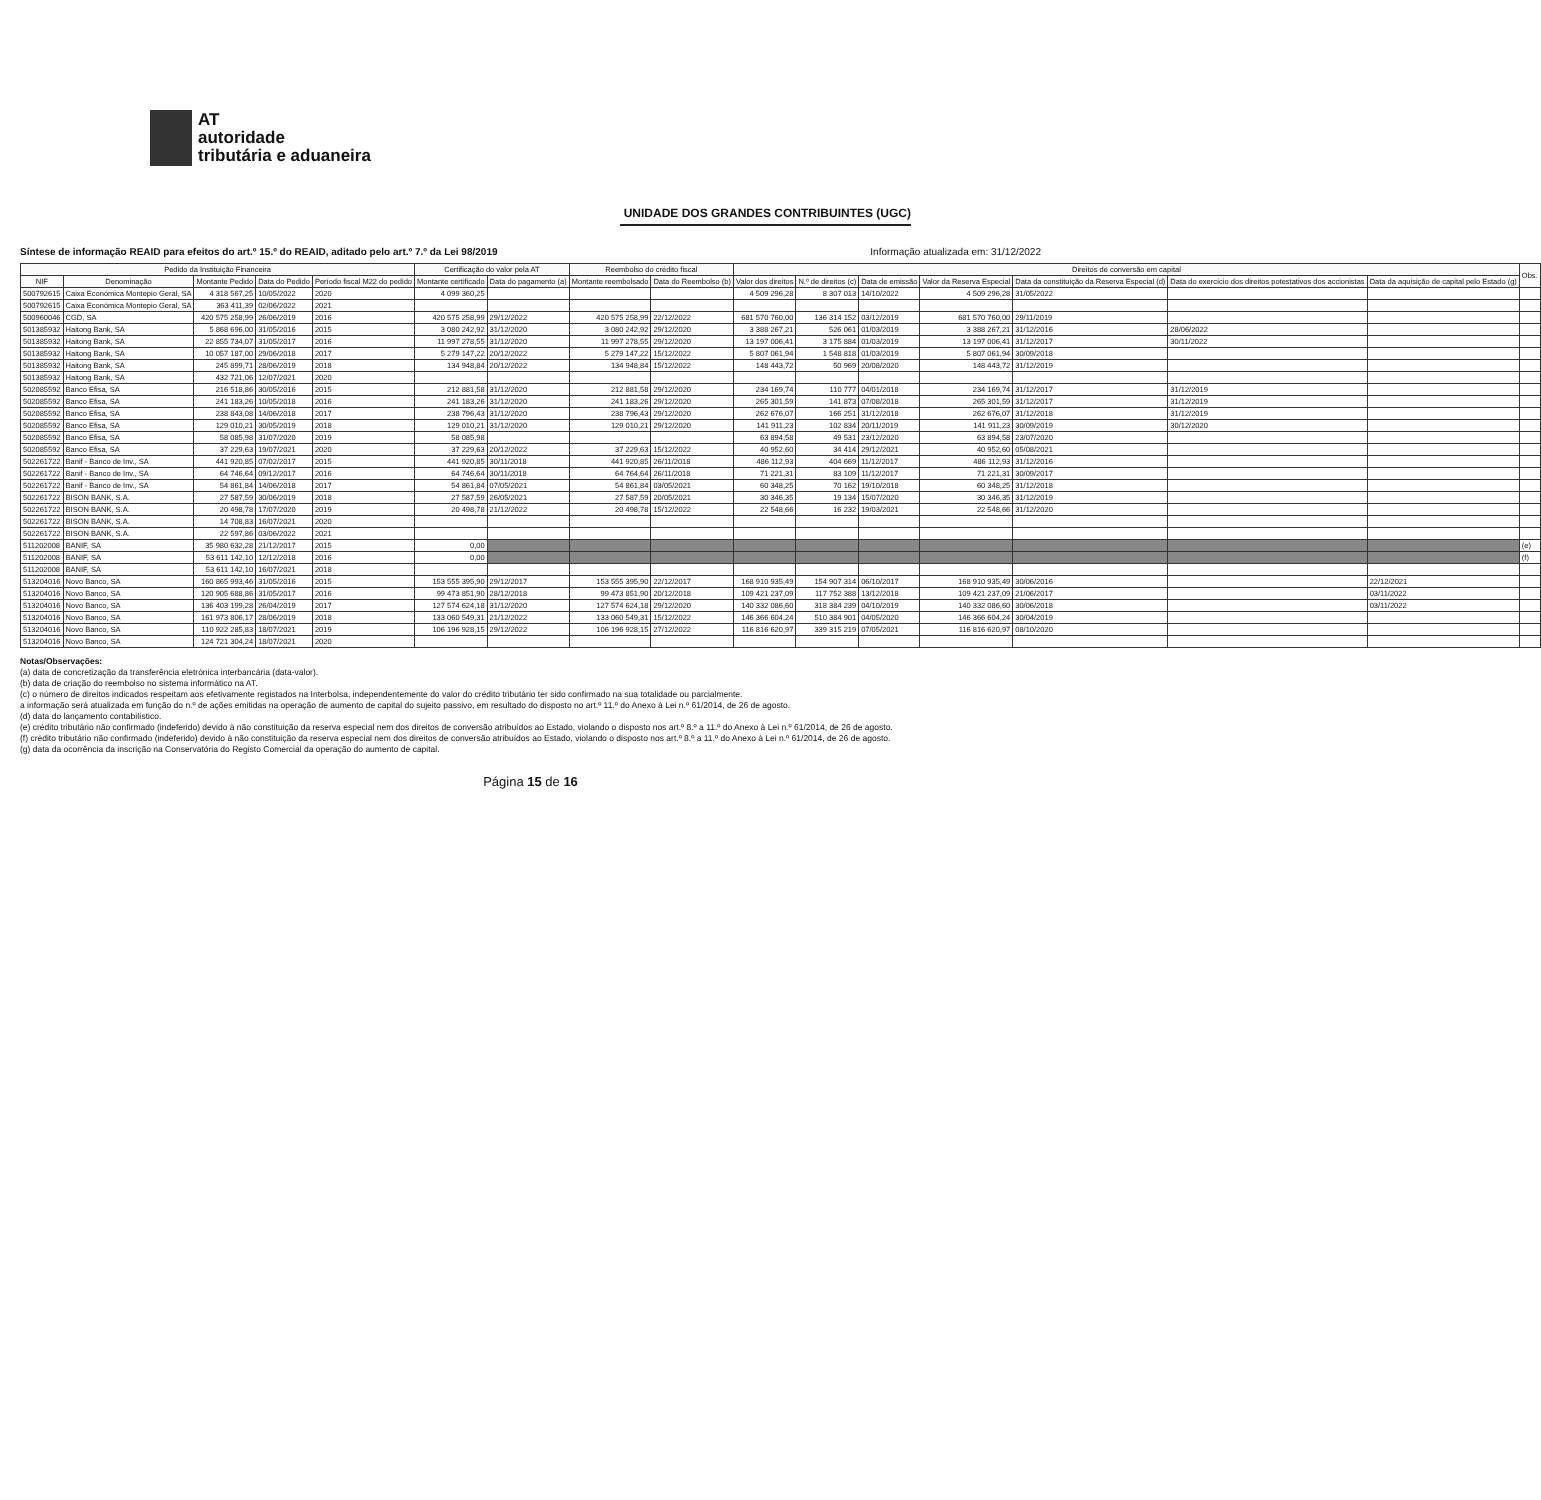AT
autoridade
tributária e aduaneira
UNIDADE DOS GRANDES CONTRIBUINTES (UGC)
Síntese de informação REAID para efeitos do art.º 15.º do REAID, aditado pelo art.º 7.º da Lei 98/2019 Informação atualizada em: 31/12/2022
| Pedido da Instituição Financeira | | | | | Certificação do valor pela AT | | Reembolso do crédito fiscal | | Direitos de conversão em capital | | | | | | | Obs. |
| --- | --- | --- | --- | --- | --- | --- | --- | --- | --- | --- | --- | --- | --- | --- | --- | --- |
| NIF | Denominação | Montante Pedido | Data do Pedido | Período fiscal M22 do pedido | Montante certificado | Data do pagamento (a) | Montante reembolsado | Data do Reembolso (b) | Valor dos direitos | N.º de direitos (c) | Data de emissão | Valor da Reserva Especial | Data da constituição da Reserva Especial (d) | Data do exercício dos direitos potestativos dos accionistas | Data da aquisição de capital pelo Estado (g) | |
| 500792615 | Caixa Económica Montepio Geral, SA | 4 318 567,25 | 10/05/2022 | 2020 | 4 099 360,25 | | | | 4 509 296,28 | 8 307 013 | 14/10/2022 | 4 509 296,28 | 31/05/2022 | | | |
| 500792615 | Caixa Económica Montepio Geral, SA | 363 411,39 | 02/06/2022 | 2021 | | | | | | | | | | | | |
| 500960046 | CGD, SA | 420 575 258,99 | 26/06/2019 | 2016 | 420 575 258,99 | 29/12/2022 | 420 575 258,99 | 22/12/2022 | 681 570 760,00 | 136 314 152 | 03/12/2019 | 681 570 760,00 | 29/11/2019 | | | |
| 501385932 | Haitong Bank, SA | 5 868 696,00 | 31/05/2016 | 2015 | 3 080 242,92 | 31/12/2020 | 3 080 242,92 | 29/12/2020 | 3 388 267,21 | 526 061 | 01/03/2019 | 3 388 267,21 | 31/12/2016 | 28/06/2022 | | |
| 501385932 | Haitong Bank, SA | 22 855 734,07 | 31/05/2017 | 2016 | 11 997 278,55 | 31/12/2020 | 11 997 278,55 | 29/12/2020 | 13 197 006,41 | 3 175 884 | 01/03/2019 | 13 197 006,41 | 31/12/2017 | 30/11/2022 | | |
| 501385932 | Haitong Bank, SA | 10 057 187,00 | 29/06/2018 | 2017 | 5 279 147,22 | 20/12/2022 | 5 279 147,22 | 15/12/2022 | 5 807 061,94 | 1 548 818 | 01/03/2019 | 5 807 061,94 | 30/09/2018 | | | |
| 501385932 | Haitong Bank, SA | 245 899,71 | 28/06/2019 | 2018 | 134 948,84 | 20/12/2022 | 134 948,84 | 15/12/2022 | 148 443,72 | 50 969 | 20/08/2020 | 148 443,72 | 31/12/2019 | | | |
| 501385932 | Haitong Bank, SA | 432 721,06 | 12/07/2021 | 2020 | | | | | | | | | | | | |
| 502085592 | Banco Efisa, SA | 216 518,86 | 30/05/2016 | 2015 | 212 881,58 | 31/12/2020 | 212 881,58 | 29/12/2020 | 234 169,74 | 110 777 | 04/01/2018 | 234 169,74 | 31/12/2017 | 31/12/2019 | | |
| 502085592 | Banco Efisa, SA | 241 183,26 | 10/05/2018 | 2016 | 241 183,26 | 31/12/2020 | 241 183,26 | 29/12/2020 | 265 301,59 | 141 873 | 07/08/2018 | 265 301,59 | 31/12/2017 | 31/12/2019 | | |
| 502085592 | Banco Efisa, SA | 238 843,08 | 14/06/2018 | 2017 | 238 796,43 | 31/12/2020 | 238 796,43 | 29/12/2020 | 262 676,07 | 166 251 | 31/12/2018 | 262 676,07 | 31/12/2018 | 31/12/2019 | | |
| 502085592 | Banco Efisa, SA | 129 010,21 | 30/05/2019 | 2018 | 129 010,21 | 31/12/2020 | 129 010,21 | 29/12/2020 | 141 911,23 | 102 834 | 20/11/2019 | 141 911,23 | 30/09/2019 | 30/12/2020 | | |
| 502085592 | Banco Efisa, SA | 58 085,98 | 31/07/2020 | 2019 | 58 085,98 | | | | 63 894,58 | 49 531 | 23/12/2020 | 63 894,58 | 23/07/2020 | | | |
| 502085592 | Banco Efisa, SA | 37 229,63 | 19/07/2021 | 2020 | 37 229,63 | 20/12/2022 | 37 229,63 | 15/12/2022 | 40 952,60 | 34 414 | 29/12/2021 | 40 952,60 | 05/08/2021 | | | |
| 502261722 | Banif - Banco de Inv., SA | 441 920,85 | 07/02/2017 | 2015 | 441 920,85 | 30/11/2018 | 441 920,85 | 26/11/2018 | 486 112,93 | 404 669 | 11/12/2017 | 486 112,93 | 31/12/2016 | | | |
| 502261722 | Banif - Banco de Inv., SA | 64 746,64 | 09/12/2017 | 2016 | 64 746,64 | 30/11/2018 | 64 764,64 | 26/11/2018 | 71 221,31 | 83 109 | 11/12/2017 | 71 221,31 | 30/09/2017 | | | |
| 502261722 | Banif - Banco de Inv., SA | 54 861,84 | 14/06/2018 | 2017 | 54 861,84 | 07/05/2021 | 54 861,84 | 03/05/2021 | 60 348,25 | 70 162 | 19/10/2018 | 60 348,25 | 31/12/2018 | | | |
| 502261722 | BISON BANK, S.A. | 27 587,59 | 30/06/2019 | 2018 | 27 587,59 | 26/05/2021 | 27 587,59 | 20/05/2021 | 30 346,35 | 19 134 | 15/07/2020 | 30 346,35 | 31/12/2019 | | | |
| 502261722 | BISON BANK, S.A. | 20 498,78 | 17/07/2020 | 2019 | 20 498,78 | 21/12/2022 | 20 498,78 | 15/12/2022 | 22 548,66 | 16 232 | 19/03/2021 | 22 548,66 | 31/12/2020 | | | |
| 502261722 | BISON BANK, S.A. | 14 708,83 | 16/07/2021 | 2020 | | | | | | | | | | | | |
| 502261722 | BISON BANK, S.A. | 22 597,86 | 03/06/2022 | 2021 | | | | | | | | | | | | |
| 511202008 | BANIF, SA | 35 980 632,28 | 21/12/2017 | 2015 | 0,00 | | | | | | | | | | | (e) |
| 511202008 | BANIF, SA | 53 611 142,10 | 12/12/2018 | 2016 | 0,00 | | | | | | | | | | | (f) |
| 511202008 | BANIF, SA | 53 611 142,10 | 16/07/2021 | 2018 | | | | | | | | | | | | |
| 513204016 | Novo Banco, SA | 160 865 993,46 | 31/05/2016 | 2015 | 153 555 395,90 | 29/12/2017 | 153 555 395,90 | 22/12/2017 | 168 910 935,49 | 154 907 314 | 06/10/2017 | 168 910 935,49 | 30/06/2016 | | 22/12/2021 | |
| 513204016 | Novo Banco, SA | 120 905 688,86 | 31/05/2017 | 2016 | 99 473 851,90 | 28/12/2018 | 99 473 851,90 | 20/12/2018 | 109 421 237,09 | 117 752 388 | 13/12/2018 | 109 421 237,09 | 21/06/2017 | | 03/11/2022 | |
| 513204016 | Novo Banco, SA | 136 403 199,28 | 26/04/2019 | 2017 | 127 574 624,18 | 31/12/2020 | 127 574 624,18 | 29/12/2020 | 140 332 086,60 | 318 384 239 | 04/10/2019 | 140 332 086,60 | 30/06/2018 | | 03/11/2022 | |
| 513204016 | Novo Banco, SA | 161 973 806,17 | 28/06/2019 | 2018 | 133 060 549,31 | 21/12/2022 | 133 060 549,31 | 15/12/2022 | 146 366 604,24 | 510 384 901 | 04/05/2020 | 146 366 604,24 | 30/04/2019 | | | |
| 513204016 | Novo Banco, SA | 110 922 285,83 | 18/07/2021 | 2019 | 106 196 928,15 | 29/12/2022 | 106 196 928,15 | 27/12/2022 | 116 816 620,97 | 339 315 219 | 07/05/2021 | 116 816 620,97 | 08/10/2020 | | | |
| 513204016 | Novo Banco, SA | 124 721 304,24 | 18/07/2021 | 2020 | | | | | | | | | | | | |
Notas/Observações:
(a) data de concretização da transferência eletrónica interbancária (data-valor).
(b) data de criação do reembolso no sistema informático na AT.
(c) o número de direitos indicados respeitam aos efetivamente registados na Interbolsa, independentemente do valor do crédito tributário ter sido confirmado na sua totalidade ou parcialmente.
a informação será atualizada em função do n.º de ações emitidas na operação de aumento de capital do sujeito passivo, em resultado do disposto no art.º 11.º do Anexo à Lei n.º 61/2014, de 26 de agosto.
(d) data do lançamento contabilístico.
(e) crédito tributário não confirmado (indeferido) devido à não constituição da reserva especial nem dos direitos de conversão atribuídos ao Estado, violando o disposto nos art.º 8.º a 11.º do Anexo à Lei n.º 61/2014, de 26 de agosto.
(f) crédito tributário não confirmado (indeferido) devido à não constituição da reserva especial nem dos direitos de conversão atribuídos ao Estado, violando o disposto nos art.º 8.º a 11.º do Anexo à Lei n.º 61/2014, de 26 de agosto.
(g) data da ocorrência da inscrição na Conservatória do Registo Comercial da operação do aumento de capital.
Página 15 de 16